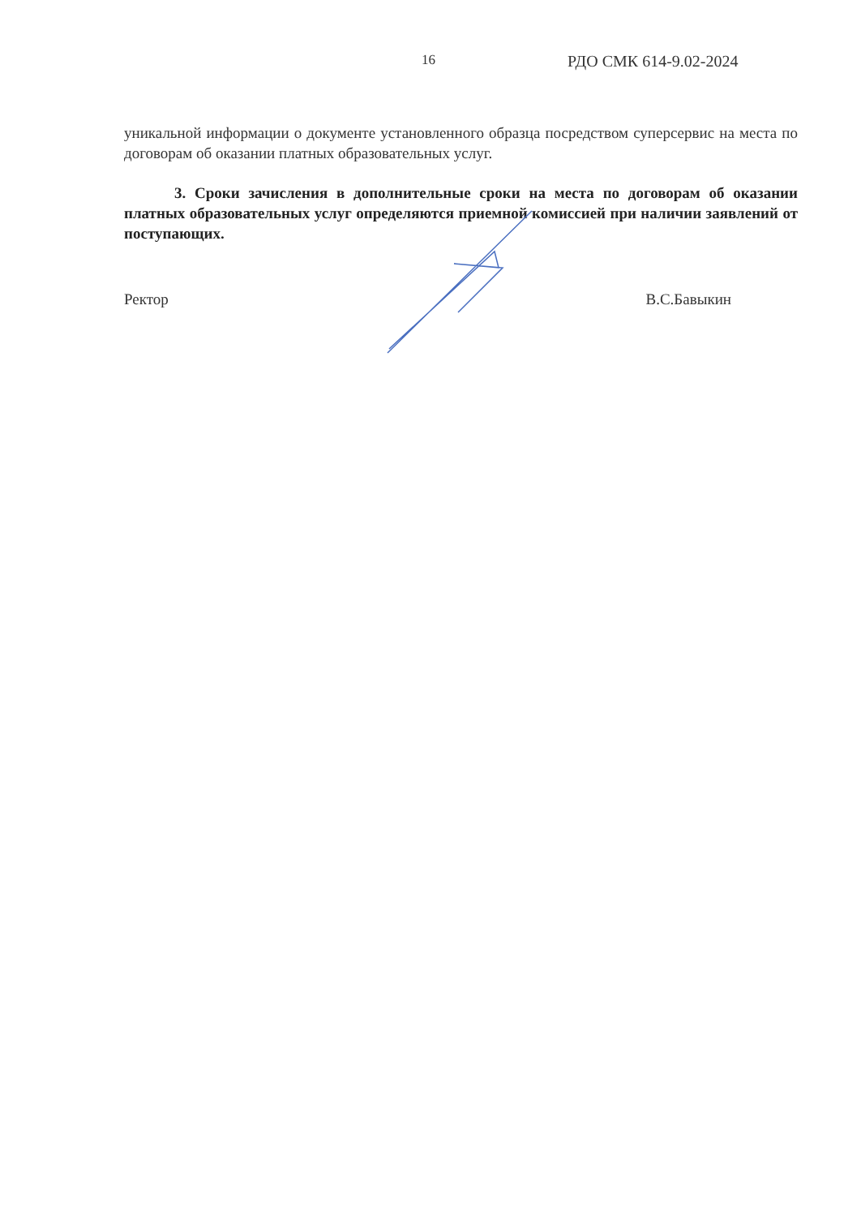16 РДО СМК 614-9.02-2024
уникальной информации о документе установленного образца посредством суперсервис на места по договорам об оказании платных образовательных услуг.
3. Сроки зачисления в дополнительные сроки на места по договорам об оказании платных образовательных услуг определяются приемной комиссией при наличии заявлений от поступающих.
Ректор В.С.Бавыкин